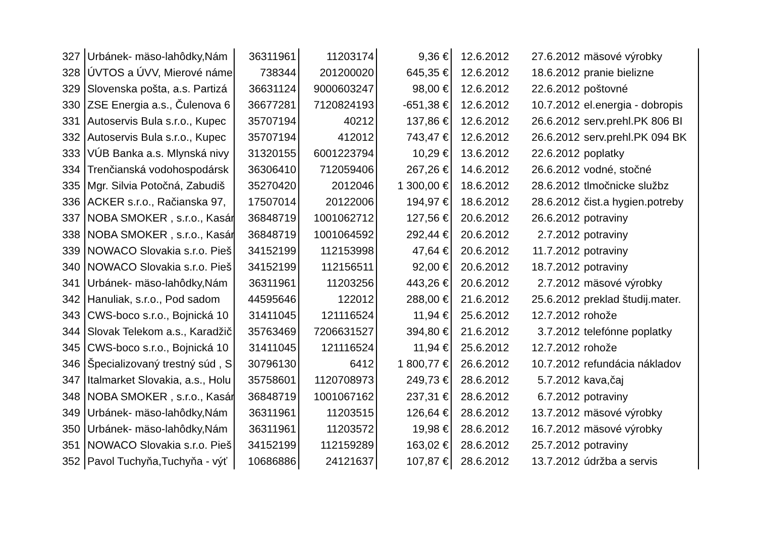| 327 | Urbánek- mäso-lahôdky,Nám | 36311961 | 11203174 | 9,36 € | 12.6.2012 | 27.6.2012 | mäsové výrobky |
| 328 | ÚVTOS a ÚVV, Mierové náme | 738344 | 201200020 | 645,35 € | 12.6.2012 | 18.6.2012 | pranie bielizne |
| 329 | Slovenska pošta, a.s. Partizá | 36631124 | 9000603247 | 98,00 € | 12.6.2012 | 22.6.2012 | poštovné |
| 330 | ZSE Energia a.s., Čulenova 6 | 36677281 | 7120824193 | -651,38 € | 12.6.2012 | 10.7.2012 | el.energia - dobropis |
| 331 | Autoservis Bula s.r.o., Kupec | 35707194 | 40212 | 137,86 € | 12.6.2012 | 26.6.2012 | serv.prehl.PK 806 BI |
| 332 | Autoservis Bula s.r.o., Kupec | 35707194 | 412012 | 743,47 € | 12.6.2012 | 26.6.2012 | serv.prehl.PK 094 BK |
| 333 | VÚB Banka a.s. Mlynská nivy | 31320155 | 6001223794 | 10,29 € | 13.6.2012 | 22.6.2012 | poplatky |
| 334 | Trenčianská vodohospodársk | 36306410 | 712059406 | 267,26 € | 14.6.2012 | 26.6.2012 | vodné, stočné |
| 335 | Mgr. Silvia Potočná, Zabudiš | 35270420 | 2012046 | 1 300,00 € | 18.6.2012 | 28.6.2012 | tlmočnicke službz |
| 336 | ACKER s.r.o., Račianska 97, | 17507014 | 20122006 | 194,97 € | 18.6.2012 | 28.6.2012 | čist.a hygien.potreby |
| 337 | NOBA SMOKER , s.r.o., Kasár | 36848719 | 1001062712 | 127,56 € | 20.6.2012 | 26.6.2012 | potraviny |
| 338 | NOBA SMOKER , s.r.o., Kasár | 36848719 | 1001064592 | 292,44 € | 20.6.2012 | 2.7.2012 | potraviny |
| 339 | NOWACO Slovakia s.r.o. Pieš | 34152199 | 112153998 | 47,64 € | 20.6.2012 | 11.7.2012 | potraviny |
| 340 | NOWACO Slovakia s.r.o. Pieš | 34152199 | 112156511 | 92,00 € | 20.6.2012 | 18.7.2012 | potraviny |
| 341 | Urbánek- mäso-lahôdky,Nám | 36311961 | 11203256 | 443,26 € | 20.6.2012 | 2.7.2012 | mäsové výrobky |
| 342 | Hanuliak, s.r.o., Pod sadom | 44595646 | 122012 | 288,00 € | 21.6.2012 | 25.6.2012 | preklad študij.mater. |
| 343 | CWS-boco s.r.o., Bojnická 10 | 31411045 | 121116524 | 11,94 € | 25.6.2012 | 12.7.2012 | rohože |
| 344 | Slovak Telekom a.s., Karadžič | 35763469 | 7206631527 | 394,80 € | 21.6.2012 | 3.7.2012 | telefónne poplatky |
| 345 | CWS-boco s.r.o., Bojnická 10 | 31411045 | 121116524 | 11,94 € | 25.6.2012 | 12.7.2012 | rohože |
| 346 | Špecializovaný trestný súd , S | 30796130 | 6412 | 1 800,77 € | 26.6.2012 | 10.7.2012 | refundácia nákladov |
| 347 | Italmarket Slovakia, a.s., Holu | 35758601 | 1120708973 | 249,73 € | 28.6.2012 | 5.7.2012 | kava,čaj |
| 348 | NOBA SMOKER , s.r.o., Kasár | 36848719 | 1001067162 | 237,31 € | 28.6.2012 | 6.7.2012 | potraviny |
| 349 | Urbánek- mäso-lahôdky,Nám | 36311961 | 11203515 | 126,64 € | 28.6.2012 | 13.7.2012 | mäsové výrobky |
| 350 | Urbánek- mäso-lahôdky,Nám | 36311961 | 11203572 | 19,98 € | 28.6.2012 | 16.7.2012 | mäsové výrobky |
| 351 | NOWACO Slovakia s.r.o. Pieš | 34152199 | 112159289 | 163,02 € | 28.6.2012 | 25.7.2012 | potraviny |
| 352 | Pavol Tuchyňa,Tuchyňa - výť | 10686886 | 24121637 | 107,87 € | 28.6.2012 | 13.7.2012 | údržba a servis |